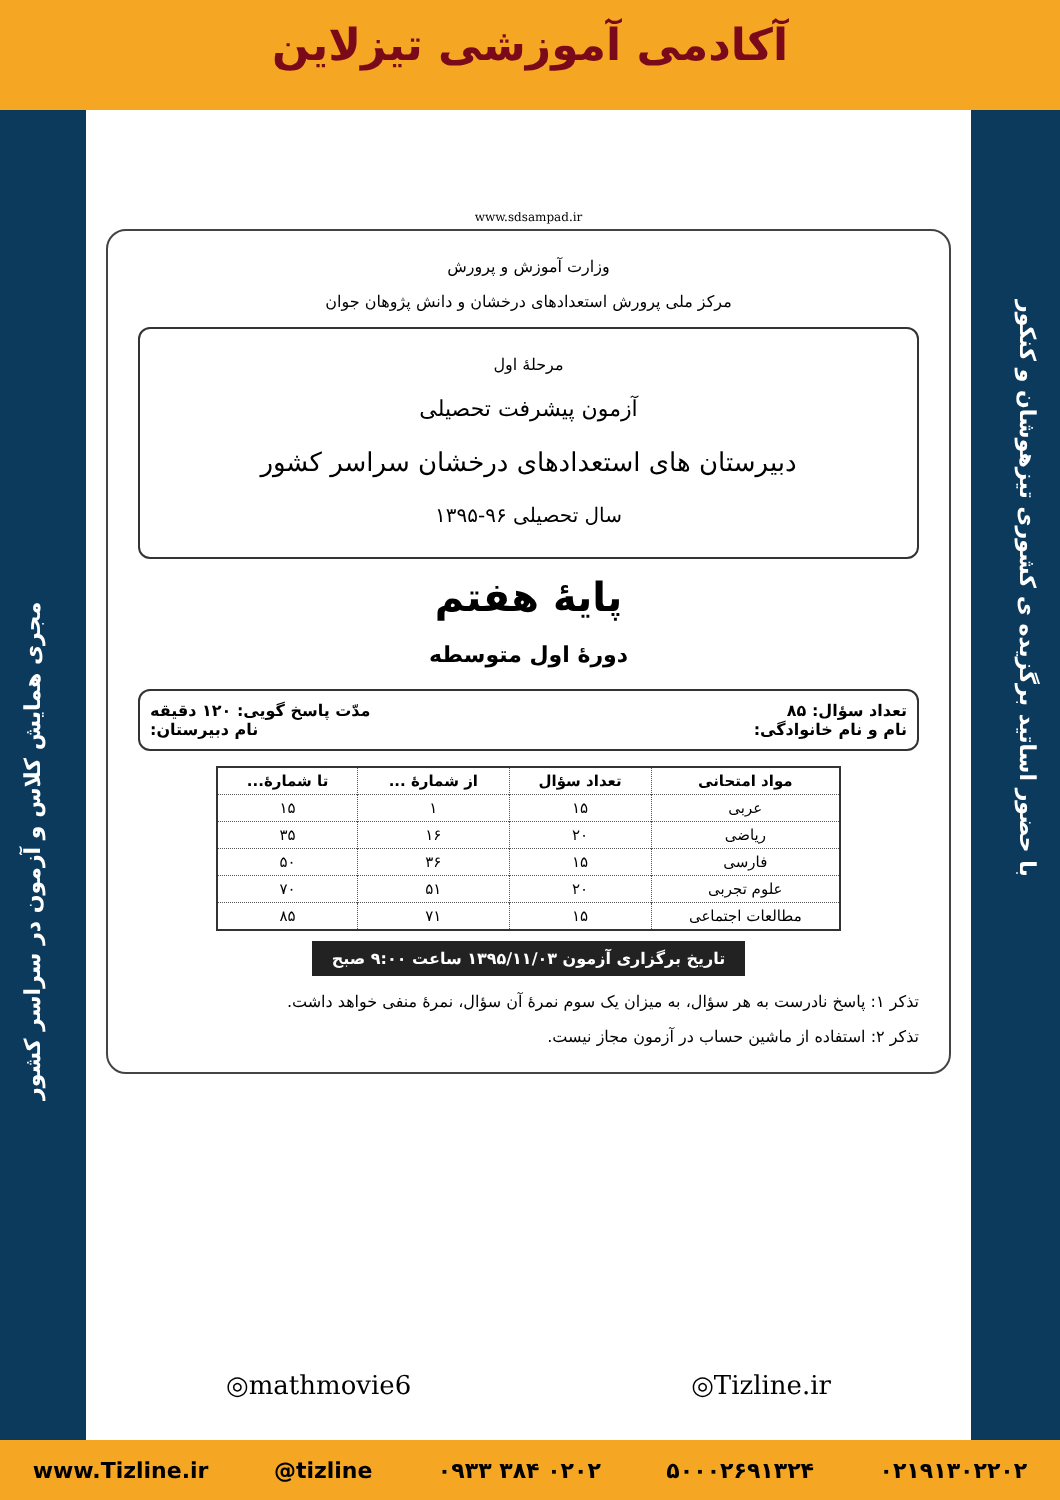آکادمی آموزشی تیزلاین
مجری همایش کلاس و آزمون در سراسر کشور
با حضور اساتید برگزیده ی کشوری تیزهوشان و کنکور
www.sdsampad.ir
وزارت آموزش و پرورش
مرکز ملی پرورش استعدادهای درخشان و دانش پژوهان جوان
مرحلهٔ اول
آزمون پیشرفت تحصیلی
دبیرستان های استعدادهای درخشان سراسر کشور
سال تحصیلی ۹۶-۱۳۹۵
پایهٔ هفتم
دورهٔ اول متوسطه
تعداد سؤال: ۸۵ مدّت پاسخ گویی: ۱۲۰ دقیقه
نام و نام خانوادگی: نام دبیرستان:
| مواد امتحانی | تعداد سؤال | از شمارهٔ ... | تا شمارهٔ... |
| --- | --- | --- | --- |
| عربی | ۱۵ | ۱ | ۱۵ |
| ریاضی | ۲۰ | ۱۶ | ۳۵ |
| فارسی | ۱۵ | ۳۶ | ۵۰ |
| علوم تجربی | ۲۰ | ۵۱ | ۷۰ |
| مطالعات اجتماعی | ۱۵ | ۷۱ | ۸۵ |
تاریخ برگزاری آزمون ۱۳۹۵/۱۱/۰۳ ساعت ۹:۰۰ صبح
تذکر ۱: پاسخ نادرست به هر سؤال، به میزان یک سوم نمرهٔ آن سؤال، نمرهٔ منفی خواهد داشت.
تذکر ۲: استفاده از ماشین حساب در آزمون مجاز نیست.
◎mathmovie6 ◎Tizline.ir
www.Tizline.ir @tizline ۰۹۳۳ ۳۸۴ ۰۲۰۲ ۵۰۰۰۲۶۹۱۳۲۴ ۰۲۱۹۱۳۰۲۲۰۲